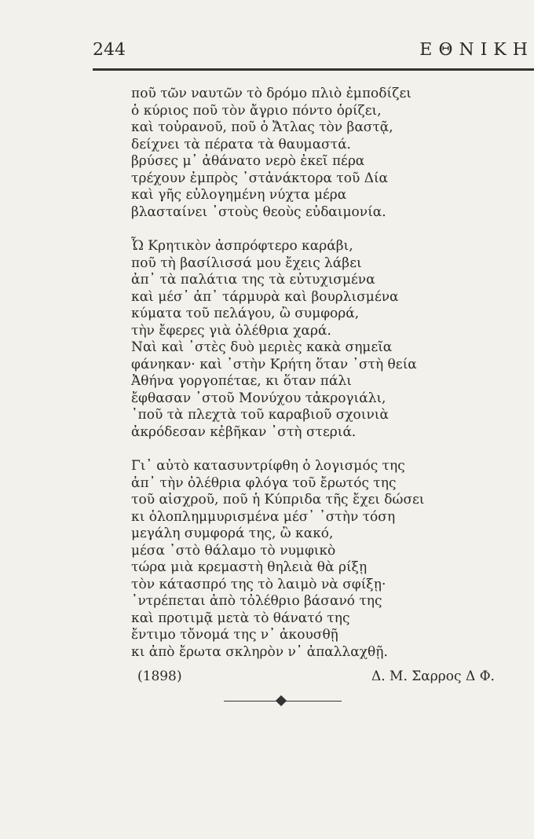244 ΕΘΝΙΚΗ
ποῦ τῶν ναυτῶν τὸ δρόμο πλιὸ ἐμποδίζει
ὁ κύριος ποῦ τὸν ἄγριο πόντο ὁρίζει,
καὶ τοὐρανοῦ, ποῦ ὁ Ἄτλας τὸν βαστᾷ,
δείχνει τὰ πέρατα τὰ θαυμαστά.
βρύσες μ᾽ ἀθάνατο νερὸ ἐκεῖ πέρα
τρέχουν ἐμπρὸς ᾽στἀνάκτορα τοῦ Δία
καὶ γῆς εὐλογημένη νύχτα μέρα
βλασταίνει ᾽στοὺς θεοὺς εὐδαιμονία.
Ὦ Κρητικὸν ἀσπρόφτερο καράβι,
ποῦ τὴ βασίλισσά μου ἔχεις λάβει
ἀπ᾽ τὰ παλάτια της τὰ εὐτυχισμένα
καὶ μέσ᾽ ἀπ᾽ τάρμυρὰ καὶ βουρλισμένα
κύματα τοῦ πελάγου, ὢ συμφορά,
τὴν ἔφερες γιὰ ὀλέθρια χαρά.
Ναὶ καὶ ᾽στὲς δυὸ μεριὲς κακὰ σημεῖα
φάνηκαν· καὶ ᾽στὴν Κρήτη ὅταν ᾽στὴ θεία
Ἀθήνα γοργοπέταε, κι ὅταν πάλι
ἔφθασαν ᾽στοῦ Μονύχου τἀκρογιάλι,
᾽ποῦ τὰ πλεχτὰ τοῦ καραβιοῦ σχοινιὰ
ἀκρόδεσαν κἐβῆκαν ᾽στὴ στεριά.
Γι᾽ αὐτὸ κατασυντρίφθη ὁ λογισμός της
ἀπ᾽ τὴν ὀλέθρια φλόγα τοῦ ἔρωτός της
τοῦ αἰσχροῦ, ποῦ ἡ Κύπριδα τῆς ἔχει δώσει
κι ὁλοπλημμυρισμένα μέσ᾽ ᾽στὴν τόση
μεγάλη συμφορά της, ὢ κακό,
μέσα ᾽στὸ θάλαμο τὸ νυμφικὸ
τώρα μιὰ κρεμαστὴ θηλειὰ θὰ ρίξῃ
τὸν κάτασπρό της τὸ λαιμὸ νὰ σφίξῃ·
᾽ντρέπεται ἀπὸ τὀλέθριο βάσανό της
καὶ προτιμᾷ μετὰ τὸ θάνατό της
ἔντιμο τὄνομά της ν᾽ ἀκουσθῇ
κι ἀπὸ ἔρωτα σκληρὸν ν᾽ ἀπαλλαχθῇ.
(1898) Δ. Μ. Σαρρος Δ Φ.